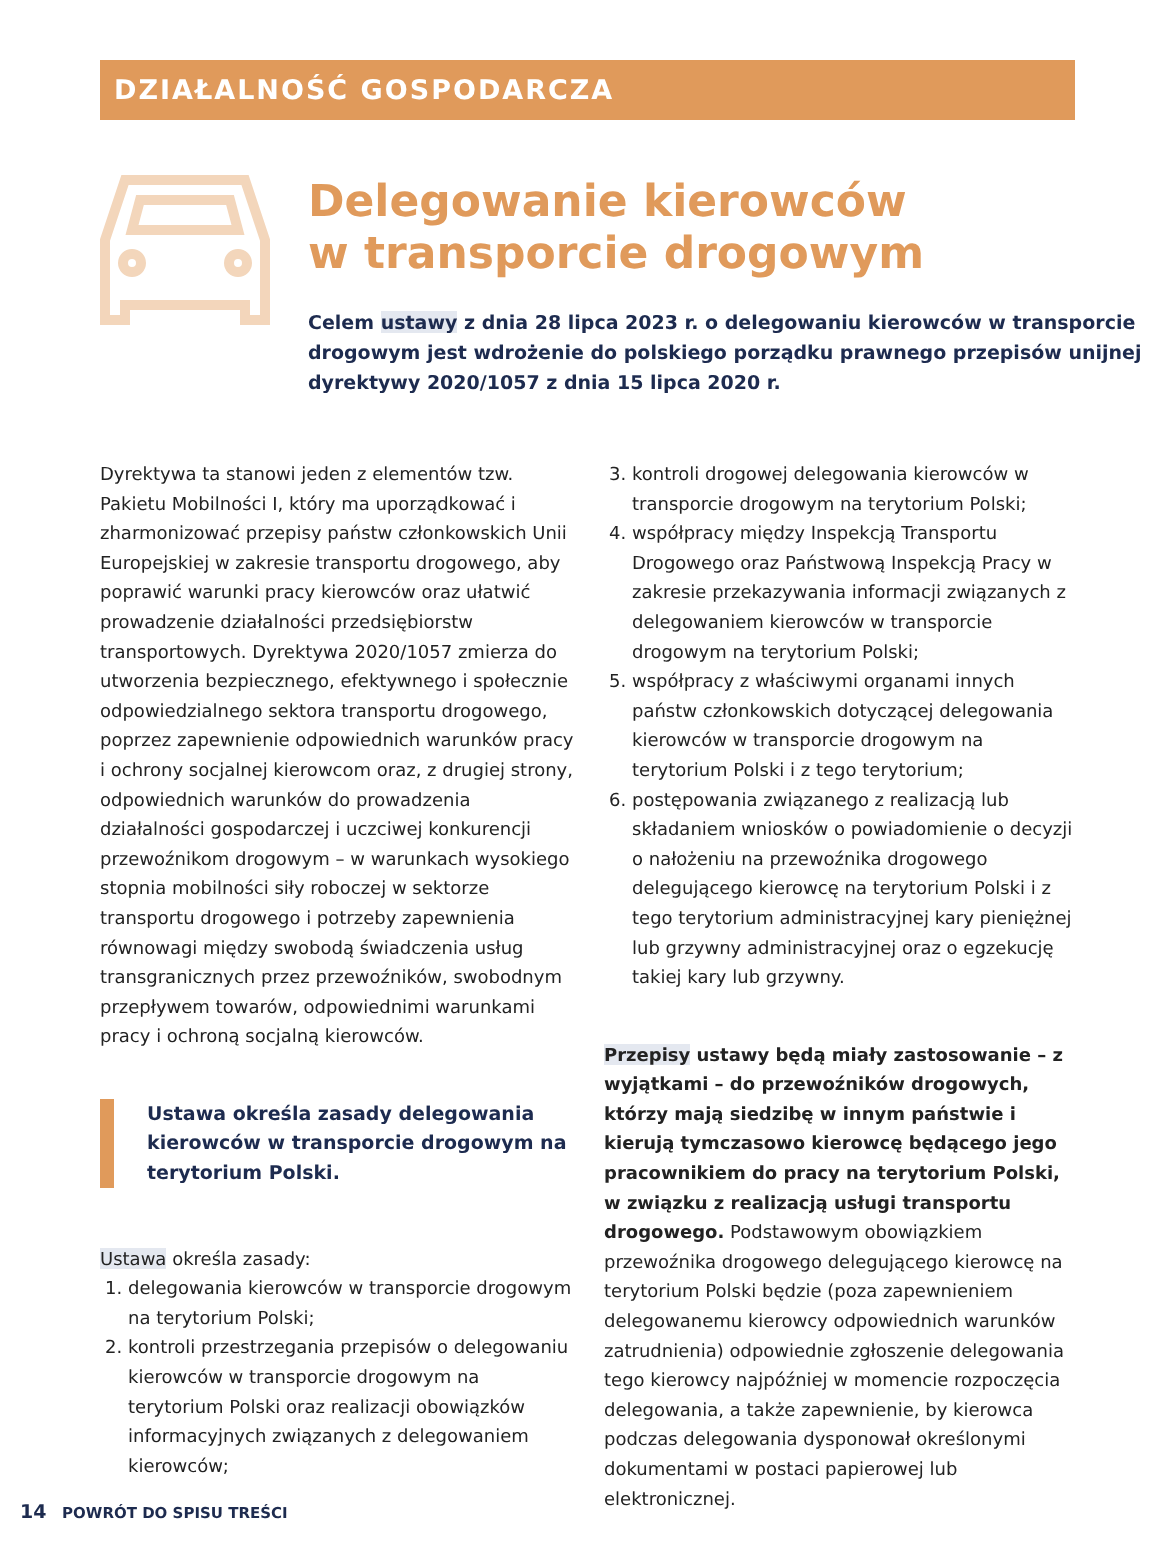DZIAŁALNOŚĆ GOSPODARCZA
Delegowanie kierowców
w transporcie drogowym
Celem ustawy z dnia 28 lipca 2023 r. o delegowaniu kierowców w transporcie drogowym jest wdrożenie do polskiego porządku prawnego przepisów unijnej dyrektywy 2020/1057 z dnia 15 lipca 2020 r.
Dyrektywa ta stanowi jeden z elementów tzw. Pakietu Mobilności I, który ma uporządkować i zharmonizować przepisy państw członkowskich Unii Europejskiej w zakresie transportu drogowego, aby poprawić warunki pracy kierowców oraz ułatwić prowadzenie działalności przedsiębiorstw transportowych. Dyrektywa 2020/1057 zmierza do utworzenia bezpiecznego, efektywnego i społecznie odpowiedzialnego sektora transportu drogowego, poprzez zapewnienie odpowiednich warunków pracy i ochrony socjalnej kierowcom oraz, z drugiej strony, odpowiednich warunków do prowadzenia działalności gospodarczej i uczciwej konkurencji przewoźnikom drogowym – w warunkach wysokiego stopnia mobilności siły roboczej w sektorze transportu drogowego i potrzeby zapewnienia równowagi między swobodą świadczenia usług transgranicznych przez przewoźników, swobodnym przepływem towarów, odpowiednimi warunkami pracy i ochroną socjalną kierowców.
Ustawa określa zasady delegowania kierowców w transporcie drogowym na terytorium Polski.
Ustawa określa zasady:
1. delegowania kierowców w transporcie drogowym na terytorium Polski;
2. kontroli przestrzegania przepisów o delegowaniu kierowców w transporcie drogowym na terytorium Polski oraz realizacji obowiązków informacyjnych związanych z delegowaniem kierowców;
3. kontroli drogowej delegowania kierowców w transporcie drogowym na terytorium Polski;
4. współpracy między Inspekcją Transportu Drogowego oraz Państwową Inspekcją Pracy w zakresie przekazywania informacji związanych z delegowaniem kierowców w transporcie drogowym na terytorium Polski;
5. współpracy z właściwymi organami innych państw członkowskich dotyczącej delegowania kierowców w transporcie drogowym na terytorium Polski i z tego terytorium;
6. postępowania związanego z realizacją lub składaniem wniosków o powiadomienie o decyzji o nałożeniu na przewoźnika drogowego delegującego kierowcę na terytorium Polski i z tego terytorium administracyjnej kary pieniężnej lub grzywny administracyjnej oraz o egzekucję takiej kary lub grzywny.
Przepisy ustawy będą miały zastosowanie – z wyjątkami – do przewoźników drogowych, którzy mają siedzibę w innym państwie i kierują tymczasowo kierowcę będącego jego pracownikiem do pracy na terytorium Polski, w związku z realizacją usługi transportu drogowego. Podstawowym obowiązkiem przewoźnika drogowego delegującego kierowcę na terytorium Polski będzie (poza zapewnieniem delegowanemu kierowcy odpowiednich warunków zatrudnienia) odpowiednie zgłoszenie delegowania tego kierowcy najpóźniej w momencie rozpoczęcia delegowania, a także zapewnienie, by kierowca podczas delegowania dysponował określonymi dokumentami w postaci papierowej lub elektronicznej.
14 POWRÓT DO SPISU TREŚCI